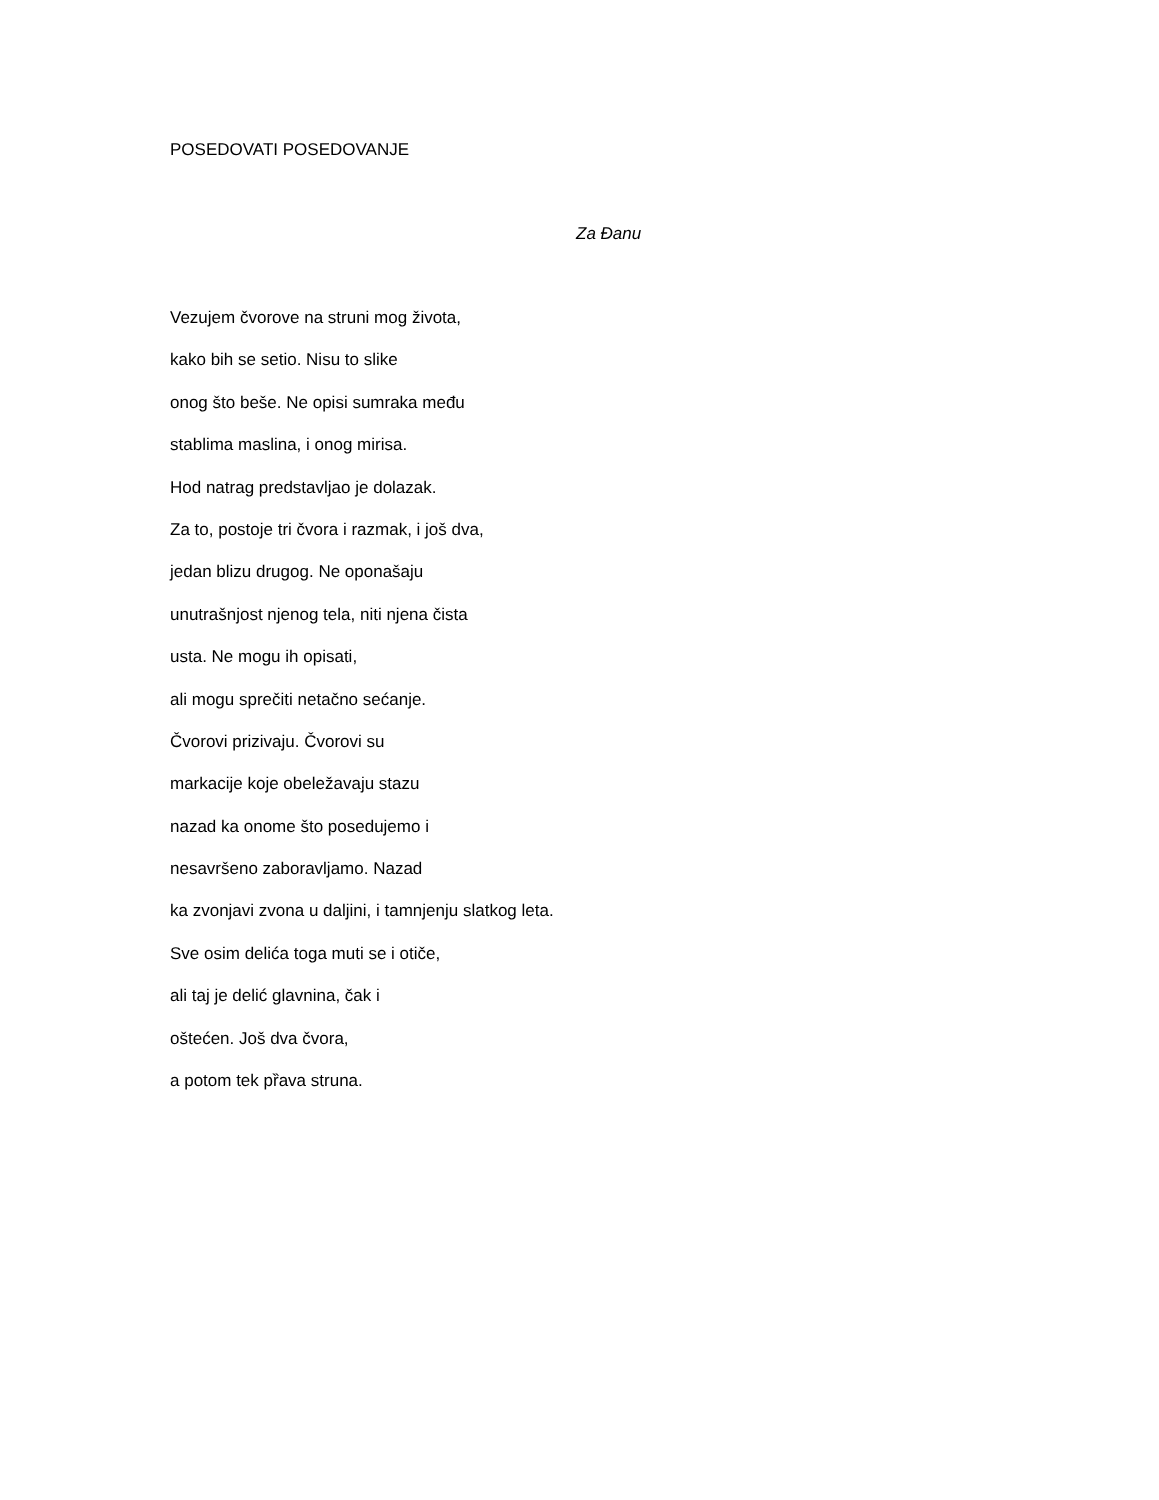POSEDOVATI POSEDOVANJE
Za Đanu
Vezujem čvorove na struni mog života,
kako bih se setio. Nisu to slike
onog što beše. Ne opisi sumraka među
stablima maslina, i onog mirisa.
Hod natrag predstavljao je dolazak.
Za to, postoje tri čvora i razmak, i još dva,
jedan blizu drugog. Ne oponašaju
unutrašnjost njenog tela, niti njena čista
usta. Ne mogu ih opisati,
ali mogu sprečiti netačno sećanje.
Čvorovi prizivaju. Čvorovi su
markacije koje obeležavaju stazu
nazad ka onome što posedujemo i
nesavršeno zaboravljamo. Nazad
ka zvonjavi zvona u daljini, i tamnjenju slatkog leta.
Sve osim delića toga muti se i otiče,
ali taj je delić glavnina, čak i
oštećen. Još dva čvora,
a potom tek pȑava struna.